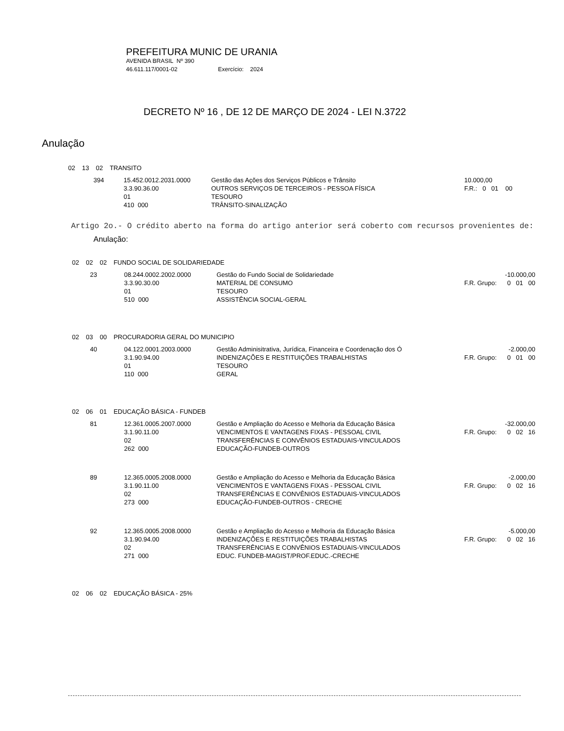PREFEITURA MUNIC DE URANIA
AVENIDA BRASIL Nº 390
46.611.117/0001-02 Exercício: 2024
DECRETO Nº 16 , DE 12 DE MARÇO DE 2024 - LEI N.3722
Anulação
| 02 | 13 | 02 | TRANSITO |
| 394 | 15.452.0012.2031.0000 3.3.90.36.00 01 410 000 | Gestão das Ações dos Serviços Públicos e Trânsito OUTROS SERVIÇOS DE TERCEIROS - PESSOA FÍSICA TESOURO TRÂNSITO-SINALIZAÇÃO | 10.000,00 F.R.: 0 01 00 |
Artigo 2o.- O crédito aberto na forma do artigo anterior será coberto com recursos provenientes de:
Anulação:
| 02 | 02 | 02 | FUNDO SOCIAL DE SOLIDARIEDADE |
| 23 | 08.244.0002.2002.0000 3.3.90.30.00 01 510 000 | Gestão do Fundo Social de Solidariedade MATERIAL DE CONSUMO TESOURO ASSISTÊNCIA SOCIAL-GERAL | -10.000,00 F.R. Grupo: 0 01 00 |
| 02 | 03 | 00 | PROCURADORIA GERAL DO MUNICIPIO |
| 40 | 04.122.0001.2003.0000 3.1.90.94.00 01 110 000 | Gestão Adminisitrativa, Jurídica, Financeira e Coordenação dos Ó INDENIZAÇÕES E RESTITUIÇÕES TRABALHISTAS TESOURO GERAL | -2.000,00 F.R. Grupo: 0 01 00 |
| 02 | 06 | 01 | EDUCAÇÃO BÁSICA - FUNDEB |
| 81 | 12.361.0005.2007.0000 3.1.90.11.00 02 262 000 | Gestão e Ampliação do Acesso e Melhoria da Educação Básica VENCIMENTOS E VANTAGENS FIXAS - PESSOAL CIVIL TRANSFERÊNCIAS E CONVÊNIOS ESTADUAIS-VINCULADOS EDUCAÇÃO-FUNDEB-OUTROS | -32.000,00 F.R. Grupo: 0 02 16 |
| 89 | 12.365.0005.2008.0000 3.1.90.11.00 02 273 000 | Gestão e Ampliação do Acesso e Melhoria da Educação Básica VENCIMENTOS E VANTAGENS FIXAS - PESSOAL CIVIL TRANSFERÊNCIAS E CONVÊNIOS ESTADUAIS-VINCULADOS EDUCAÇÃO-FUNDEB-OUTROS - CRECHE | -2.000,00 F.R. Grupo: 0 02 16 |
| 92 | 12.365.0005.2008.0000 3.1.90.94.00 02 271 000 | Gestão e Ampliação do Acesso e Melhoria da Educação Básica INDENIZAÇÕES E RESTITUIÇÕES TRABALHISTAS TRANSFERÊNCIAS E CONVÊNIOS ESTADUAIS-VINCULADOS EDUC. FUNDEB-MAGIST/PROF.EDUC.-CRECHE | -5.000,00 F.R. Grupo: 0 02 16 |
| 02 | 06 | 02 | EDUCAÇÃO BÁSICA - 25% |